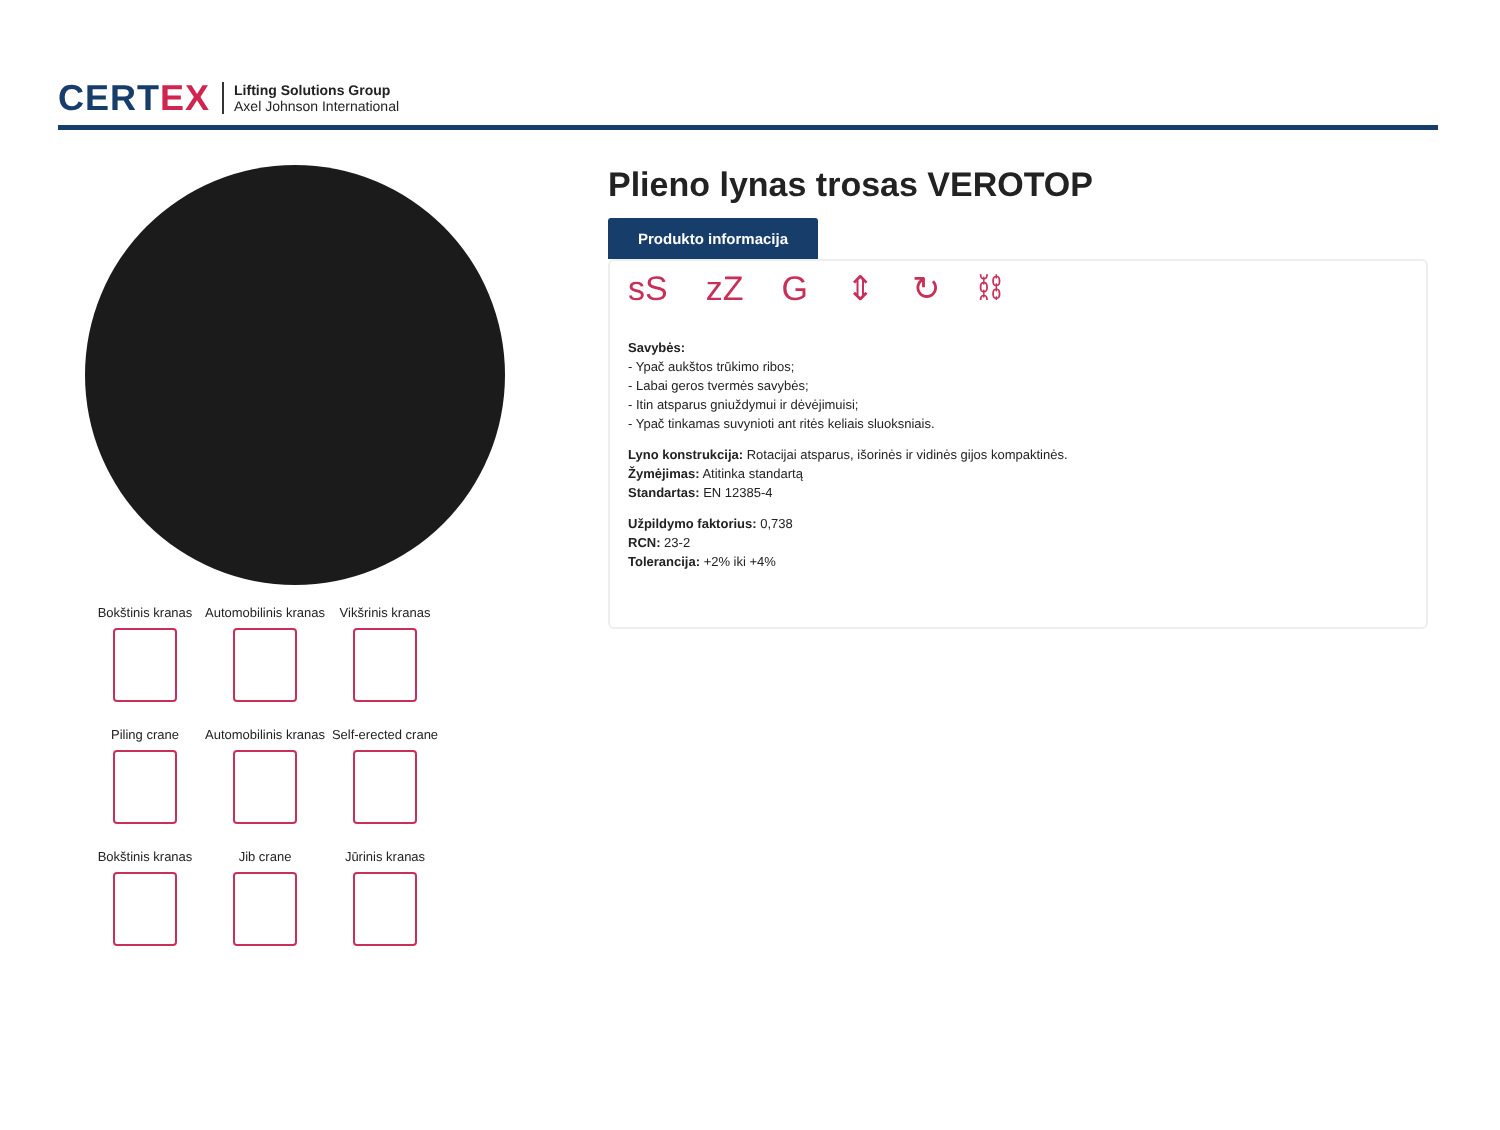CERTEX
Lifting Solutions Group
Axel Johnson International
Bokštinis kranas
Automobilinis kranas
Vikšrinis kranas
Piling crane
Automobilinis kranas
Self-erected crane
Bokštinis kranas
Jib crane
Jūrinis kranas
Plieno lynas trosas VEROTOP
Produkto informacija
sS zZ G ⇕ ↻ ⛓
Savybės:
- Ypač aukštos trūkimo ribos;
- Labai geros tvermės savybės;
- Itin atsparus gniuždymui ir dėvėjimuisi;
- Ypač tinkamas suvynioti ant ritės keliais sluoksniais.
Lyno konstrukcija: Rotacijai atsparus, išorinės ir vidinės gijos kompaktinės.
Žymėjimas: Atitinka standartą
Standartas: EN 12385-4
Užpildymo faktorius: 0,738
RCN: 23-2
Tolerancija: +2% iki +4%